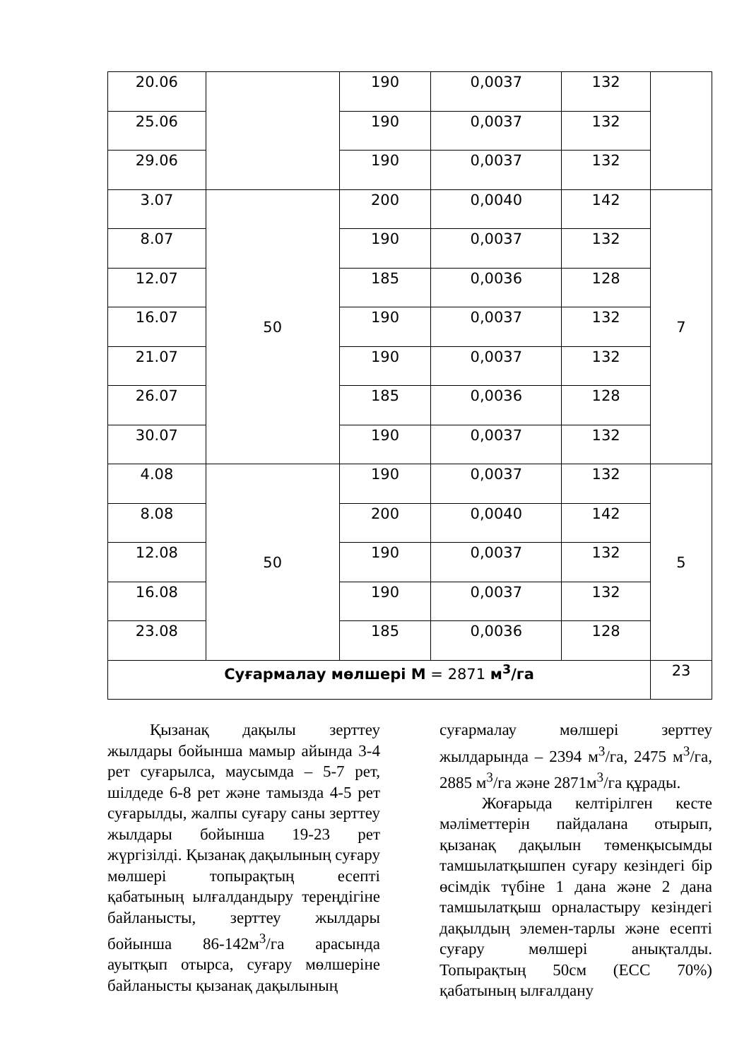| 20.06 | | 190 | 0,0037 | 132 | |
| 25.06 | | 190 | 0,0037 | 132 | |
| 29.06 | | 190 | 0,0037 | 132 | |
| 3.07 | 50 | 200 | 0,0040 | 142 | 7 |
| 8.07 | | 190 | 0,0037 | 132 | |
| 12.07 | | 185 | 0,0036 | 128 | |
| 16.07 | | 190 | 0,0037 | 132 | |
| 21.07 | | 190 | 0,0037 | 132 | |
| 26.07 | | 185 | 0,0036 | 128 | |
| 30.07 | | 190 | 0,0037 | 132 | |
| 4.08 | 50 | 190 | 0,0037 | 132 | 5 |
| 8.08 | | 200 | 0,0040 | 142 | |
| 12.08 | | 190 | 0,0037 | 132 | |
| 16.08 | | 190 | 0,0037 | 132 | |
| 23.08 | | 185 | 0,0036 | 128 | |
| Суғармалау мөлшері М = 2871 м<sup>3</sup>/га | | | | | 23 |
Қызанақ дақылы зерттеу жылдары бойынша мамыр айында 3-4 рет суғарылса, маусымда – 5-7 рет, шілдеде 6-8 рет және тамызда 4-5 рет суғарылды, жалпы суғару саны зерттеу жылдары бойынша 19-23 рет жүргізілді. Қызанақ дақылының суғару мөлшері топырақтың есепті қабатының ылғалдандыру тереңдігіне байланысты, зерттеу жылдары бойынша 86-142м<sup>3</sup>/га арасында ауытқып отырса, суғару мөлшеріне байланысты қызанақ дақылының
суғармалау мөлшері зерттеу жылдарында – 2394 м<sup>3</sup>/га, 2475 м<sup>3</sup>/га, 2885 м<sup>3</sup>/га және 2871м<sup>3</sup>/га құрады.
Жоғарыда келтірілген кесте мәліметтерін пайдалана отырып, қызанақ дақылын төменқысымды тамшылатқышпен суғару кезіндегі бір өсімдік түбіне 1 дана және 2 дана тамшылатқыш орналастыру кезіндегі дақылдың элемен-тарлы және есепті суғару мөлшері анықталды. Топырақтың 50см (ЕСС 70%) қабатының ылғалдану